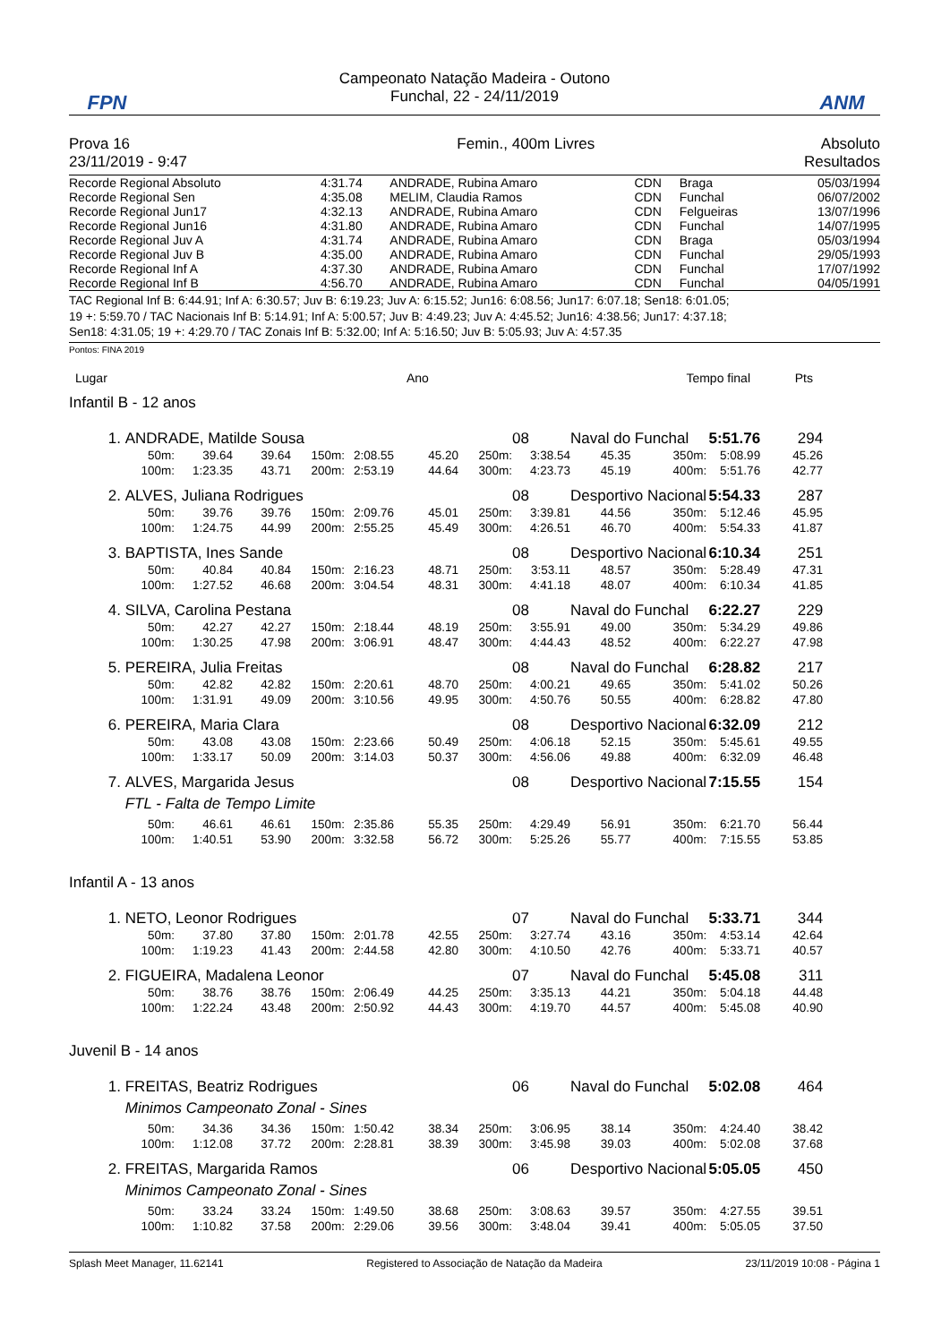FPN
Campeonato Natação Madeira - Outono
Funchal, 22 - 24/11/2019
ANM
| Prova 16 | Femin., 400m Livres | Absoluto |
| 23/11/2019 - 9:47 | | Resultados |
| Recorde Regional Absoluto | 4:31.74 | ANDRADE, Rubina Amaro | CDN | Braga | 05/03/1994 |
| Recorde Regional Sen | 4:35.08 | MELIM, Claudia Ramos | CDN | Funchal | 06/07/2002 |
| Recorde Regional Jun17 | 4:32.13 | ANDRADE, Rubina Amaro | CDN | Felgueiras | 13/07/1996 |
| Recorde Regional Jun16 | 4:31.80 | ANDRADE, Rubina Amaro | CDN | Funchal | 14/07/1995 |
| Recorde Regional Juv A | 4:31.74 | ANDRADE, Rubina Amaro | CDN | Braga | 05/03/1994 |
| Recorde Regional Juv B | 4:35.00 | ANDRADE, Rubina Amaro | CDN | Funchal | 29/05/1993 |
| Recorde Regional Inf A | 4:37.30 | ANDRADE, Rubina Amaro | CDN | Funchal | 17/07/1992 |
| Recorde Regional Inf B | 4:56.70 | ANDRADE, Rubina Amaro | CDN | Funchal | 04/05/1991 |
TAC Regional Inf B: 6:44.91; Inf A: 6:30.57; Juv B: 6:19.23; Juv A: 6:15.52; Jun16: 6:08.56; Jun17: 6:07.18; Sen18: 6:01.05;
19 +: 5:59.70 / TAC Nacionais Inf B: 5:14.91; Inf A: 5:00.57; Juv B: 4:49.23; Juv A: 4:45.52; Jun16: 4:38.56; Jun17: 4:37.18;
Sen18: 4:31.05; 19 +: 4:29.70 / TAC Zonais Inf B: 5:32.00; Inf A: 5:16.50; Juv B: 5:05.93; Juv A: 4:57.35
Pontos: FINA 2019
| Lugar | Ano | Tempo final | Pts |
| --- | --- | --- | --- |
Infantil B - 12 anos
| 1. | ANDRADE, Matilde Sousa | | | | | | | 08 | Naval do Funchal | | 5:51.76 | 294 | |
| | 50m: | 39.64 | 39.64 | 150m: | 2:08.55 | 45.20 | 250m: | 3:38.54 | 45.35 | 350m: | 5:08.99 | 45.26 | |
| | 100m: | 1:23.35 | 43.71 | 200m: | 2:53.19 | 44.64 | 300m: | 4:23.73 | 45.19 | 400m: | 5:51.76 | 42.77 | |
| 2. | ALVES, Juliana Rodrigues | | | | | | | 08 | Desportivo Nacional | | 5:54.33 | 287 | |
| | 50m: | 39.76 | 39.76 | 150m: | 2:09.76 | 45.01 | 250m: | 3:39.81 | 44.56 | 350m: | 5:12.46 | 45.95 | |
| | 100m: | 1:24.75 | 44.99 | 200m: | 2:55.25 | 45.49 | 300m: | 4:26.51 | 46.70 | 400m: | 5:54.33 | 41.87 | |
| 3. | BAPTISTA, Ines Sande | | | | | | | 08 | Desportivo Nacional | | 6:10.34 | 251 | |
| | 50m: | 40.84 | 40.84 | 150m: | 2:16.23 | 48.71 | 250m: | 3:53.11 | 48.57 | 350m: | 5:28.49 | 47.31 | |
| | 100m: | 1:27.52 | 46.68 | 200m: | 3:04.54 | 48.31 | 300m: | 4:41.18 | 48.07 | 400m: | 6:10.34 | 41.85 | |
| 4. | SILVA, Carolina Pestana | | | | | | | 08 | Naval do Funchal | | 6:22.27 | 229 | |
| | 50m: | 42.27 | 42.27 | 150m: | 2:18.44 | 48.19 | 250m: | 3:55.91 | 49.00 | 350m: | 5:34.29 | 49.86 | |
| | 100m: | 1:30.25 | 47.98 | 200m: | 3:06.91 | 48.47 | 300m: | 4:44.43 | 48.52 | 400m: | 6:22.27 | 47.98 | |
| 5. | PEREIRA, Julia Freitas | | | | | | | 08 | Naval do Funchal | | 6:28.82 | 217 | |
| | 50m: | 42.82 | 42.82 | 150m: | 2:20.61 | 48.70 | 250m: | 4:00.21 | 49.65 | 350m: | 5:41.02 | 50.26 | |
| | 100m: | 1:31.91 | 49.09 | 200m: | 3:10.56 | 49.95 | 300m: | 4:50.76 | 50.55 | 400m: | 6:28.82 | 47.80 | |
| 6. | PEREIRA, Maria Clara | | | | | | | 08 | Desportivo Nacional | | 6:32.09 | 212 | |
| | 50m: | 43.08 | 43.08 | 150m: | 2:23.66 | 50.49 | 250m: | 4:06.18 | 52.15 | 350m: | 5:45.61 | 49.55 | |
| | 100m: | 1:33.17 | 50.09 | 200m: | 3:14.03 | 50.37 | 300m: | 4:56.06 | 49.88 | 400m: | 6:32.09 | 46.48 | |
| 7. | ALVES, Margarida Jesus | | | | | | | 08 | Desportivo Nacional | | 7:15.55 | 154 | |
| | FTL - Falta de Tempo Limite | | | | | | | | | | | | |
| | 50m: | 46.61 | 46.61 | 150m: | 2:35.86 | 55.35 | 250m: | 4:29.49 | 56.91 | 350m: | 6:21.70 | 56.44 | |
| | 100m: | 1:40.51 | 53.90 | 200m: | 3:32.58 | 56.72 | 300m: | 5:25.26 | 55.77 | 400m: | 7:15.55 | 53.85 | |
| Infantil A - 13 anos | | | | | | | | | | | | | |
| 1. | NETO, Leonor Rodrigues | | | | | | | 07 | Naval do Funchal | | 5:33.71 | 344 | |
| | 50m: | 37.80 | 37.80 | 150m: | 2:01.78 | 42.55 | 250m: | 3:27.74 | 43.16 | 350m: | 4:53.14 | 42.64 | |
| | 100m: | 1:19.23 | 41.43 | 200m: | 2:44.58 | 42.80 | 300m: | 4:10.50 | 42.76 | 400m: | 5:33.71 | 40.57 | |
| 2. | FIGUEIRA, Madalena Leonor | | | | | | | 07 | Naval do Funchal | | 5:45.08 | 311 | |
| | 50m: | 38.76 | 38.76 | 150m: | 2:06.49 | 44.25 | 250m: | 3:35.13 | 44.21 | 350m: | 5:04.18 | 44.48 | |
| | 100m: | 1:22.24 | 43.48 | 200m: | 2:50.92 | 44.43 | 300m: | 4:19.70 | 44.57 | 400m: | 5:45.08 | 40.90 | |
| Juvenil B - 14 anos | | | | | | | | | | | | | |
| 1. | FREITAS, Beatriz Rodrigues | | | | | | | 06 | Naval do Funchal | | 5:02.08 | 464 | |
| | Minimos Campeonato Zonal - Sines | | | | | | | | | | | | |
| | 50m: | 34.36 | 34.36 | 150m: | 1:50.42 | 38.34 | 250m: | 3:06.95 | 38.14 | 350m: | 4:24.40 | 38.42 | |
| | 100m: | 1:12.08 | 37.72 | 200m: | 2:28.81 | 38.39 | 300m: | 3:45.98 | 39.03 | 400m: | 5:02.08 | 37.68 | |
| 2. | FREITAS, Margarida Ramos | | | | | | | 06 | Desportivo Nacional | | 5:05.05 | 450 | |
| | Minimos Campeonato Zonal - Sines | | | | | | | | | | | | |
| | 50m: | 33.24 | 33.24 | 150m: | 1:49.50 | 38.68 | 250m: | 3:08.63 | 39.57 | 350m: | 4:27.55 | 39.51 | |
| | 100m: | 1:10.82 | 37.58 | 200m: | 2:29.06 | 39.56 | 300m: | 3:48.04 | 39.41 | 400m: | 5:05.05 | 37.50 | |
Splash Meet Manager, 11.62141 Registered to Associação de Natação da Madeira 23/11/2019 10:08 - Página 1